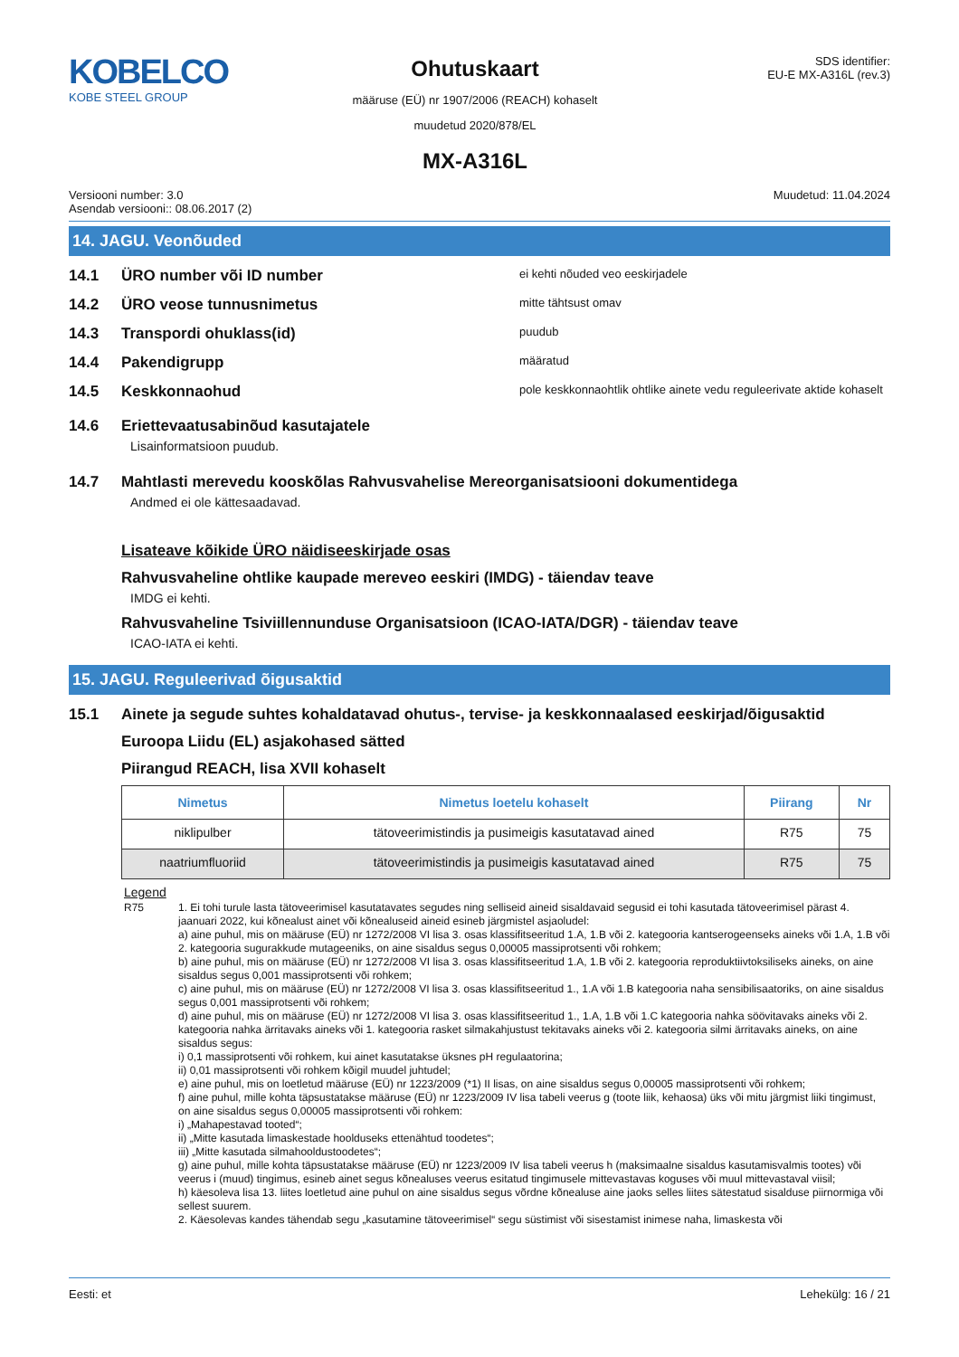KOBELCO
KOBE STEEL GROUP
Ohutuskaart
määruse (EÜ) nr 1907/2006 (REACH) kohaselt
muudetud 2020/878/EL
MX-A316L
SDS identifier:
EU-E MX-A316L (rev.3)
Versiooni number: 3.0
Asendab versiooni:: 08.06.2017 (2)
Muudetud: 11.04.2024
14. JAGU. Veonõuded
14.1 ÜRO number või ID number
ei kehti nõuded veo eeskirjadele
14.2 ÜRO veose tunnusnimetus
mitte tähtsust omav
14.3 Transpordi ohuklass(id)
puudub
14.4 Pakendigrupp
määratud
14.5 Keskkonnaohud
pole keskkonnaohtlik ohtlike ainete vedu reguleerivate aktide kohaselt
14.6 Eriettevaatusabinõud kasutajatele
Lisainformatsioon puudub.
14.7 Mahtlasti merevedu kooskõlas Rahvusvahelise Mereorganisatsiooni dokumentidega
Andmed ei ole kättesaadavad.
Lisateave kõikide ÜRO näidiseeskirjade osas
Rahvusvaheline ohtlike kaupade mereveo eeskiri (IMDG) - täiendav teave
IMDG ei kehti.
Rahvusvaheline Tsiviillennunduse Organisatsioon (ICAO-IATA/DGR) - täiendav teave
ICAO-IATA ei kehti.
15. JAGU. Reguleerivad õigusaktid
15.1 Ainete ja segude suhtes kohaldatavad ohutus-, tervise- ja keskkonnaalased eeskirjad/õigusaktid
Euroopa Liidu (EL) asjakohased sätted
Piirangud REACH, lisa XVII kohaselt
| Nimetus | Nimetus loetelu kohaselt | Piirang | Nr |
| --- | --- | --- | --- |
| niklipulber | tätoveerimistindis ja pusimeigis kasutatavad ained | R75 | 75 |
| naatriumfluoriid | tätoveerimistindis ja pusimeigis kasutatavad ained | R75 | 75 |
Legend
R75 1. Ei tohi turule lasta tätoveerimisel kasutatavates segudes ning selliseid aineid sisaldavaid segusid ei tohi kasutada tätoveerimisel pärast 4. jaanuari 2022, kui kõnealust ainet või kõnealuseid aineid esineb järgmistel asjaoludel:
a) aine puhul, mis on määruse (EÜ) nr 1272/2008 VI lisa 3. osas klassifitseeritud 1.A, 1.B või 2. kategooria kantserogeenseks aineks või 1.A, 1.B või 2. kategooria sugurakkude mutageeniks, on aine sisaldus segus 0,00005 massiprotsenti või rohkem;
b) aine puhul, mis on määruse (EÜ) nr 1272/2008 VI lisa 3. osas klassifitseeritud 1.A, 1.B või 2. kategooria reproduktiivtoksiliseks aineks, on aine sisaldus segus 0,001 massiprotsenti või rohkem;
c) aine puhul, mis on määruse (EÜ) nr 1272/2008 VI lisa 3. osas klassifitseeritud 1., 1.A või 1.B kategooria naha sensibilisaatoriks, on aine sisaldus segus 0,001 massiprotsenti või rohkem;
d) aine puhul, mis on määruse (EÜ) nr 1272/2008 VI lisa 3. osas klassifitseeritud 1., 1.A, 1.B või 1.C kategooria nahka söövitavaks aineks või 2. kategooria nahka ärritavaks aineks või 1. kategooria rasket silmakahjustust tekitavaks aineks või 2. kategooria silmi ärritavaks aineks, on aine sisaldus segus:
i) 0,1 massiprotsenti või rohkem, kui ainet kasutatakse üksnes pH regulaatorina;
ii) 0,01 massiprotsenti või rohkem kõigil muudel juhtudel;
e) aine puhul, mis on loetletud määruse (EÜ) nr 1223/2009 (*1) II lisas, on aine sisaldus segus 0,00005 massiprotsenti või rohkem;
f) aine puhul, mille kohta täpsustatakse määruse (EÜ) nr 1223/2009 IV lisa tabeli veerus g (toote liik, kehaosa) üks või mitu järgmist liiki tingimust, on aine sisaldus segus 0,00005 massiprotsenti või rohkem:
i) „Mahapestavad tooted“;
ii) „Mitte kasutada limaskestade hoolduseks ettenähtud toodetes“;
iii) „Mitte kasutada silmahooldustoodetes“;
g) aine puhul, mille kohta täpsustatakse määruse (EÜ) nr 1223/2009 IV lisa tabeli veerus h (maksimaalne sisaldus kasutamisvalmis tootes) või veerus i (muud) tingimus, esineb ainet segus kõnealuses veerus esitatud tingimusele mittevastavas koguses või muul mittevastaval viisil;
h) käesoleva lisa 13. liites loetletud aine puhul on aine sisaldus segus võrdne kõnealuse aine jaoks selles liites sätestatud sisalduse piirnormiga või sellest suurem.
2. Käesolevas kandes tähendab segu „kasutamine tätoveerimisel“ segu süstimist või sisestamist inimese naha, limaskesta või
Eesti: et Lehekülg: 16 / 21